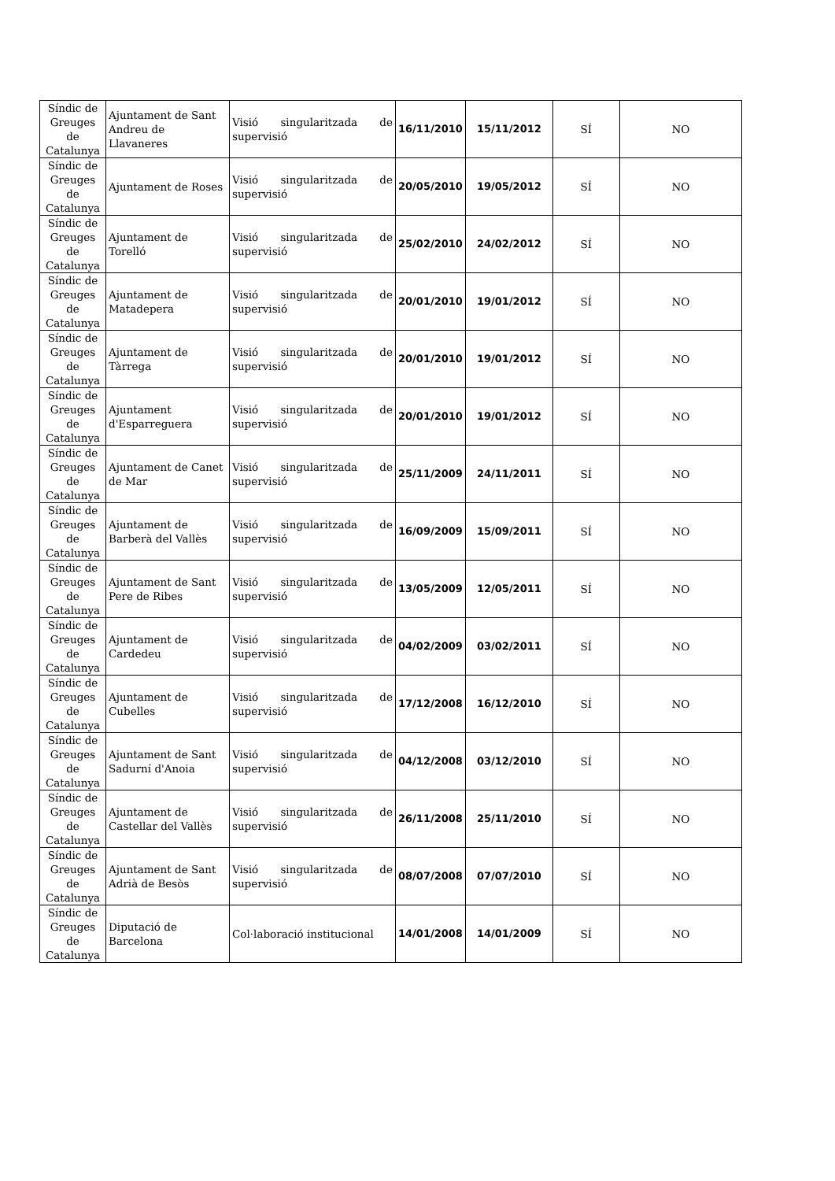| Síndic de Greuges de Catalunya | Ajuntament de Sant Andreu de Llavaneres | Visió singularitzada de supervisió | 16/11/2010 | 15/11/2012 | SÍ | NO |
| Síndic de Greuges de Catalunya | Ajuntament de Roses | Visió singularitzada de supervisió | 20/05/2010 | 19/05/2012 | SÍ | NO |
| Síndic de Greuges de Catalunya | Ajuntament de Torelló | Visió singularitzada de supervisió | 25/02/2010 | 24/02/2012 | SÍ | NO |
| Síndic de Greuges de Catalunya | Ajuntament de Matadepera | Visió singularitzada de supervisió | 20/01/2010 | 19/01/2012 | SÍ | NO |
| Síndic de Greuges de Catalunya | Ajuntament de Tàrrega | Visió singularitzada de supervisió | 20/01/2010 | 19/01/2012 | SÍ | NO |
| Síndic de Greuges de Catalunya | Ajuntament d'Esparreguera | Visió singularitzada de supervisió | 20/01/2010 | 19/01/2012 | SÍ | NO |
| Síndic de Greuges de Catalunya | Ajuntament de Canet de Mar | Visió singularitzada de supervisió | 25/11/2009 | 24/11/2011 | SÍ | NO |
| Síndic de Greuges de Catalunya | Ajuntament de Barberà del Vallès | Visió singularitzada de supervisió | 16/09/2009 | 15/09/2011 | SÍ | NO |
| Síndic de Greuges de Catalunya | Ajuntament de Sant Pere de Ribes | Visió singularitzada de supervisió | 13/05/2009 | 12/05/2011 | SÍ | NO |
| Síndic de Greuges de Catalunya | Ajuntament de Cardedeu | Visió singularitzada de supervisió | 04/02/2009 | 03/02/2011 | SÍ | NO |
| Síndic de Greuges de Catalunya | Ajuntament de Cubelles | Visió singularitzada de supervisió | 17/12/2008 | 16/12/2010 | SÍ | NO |
| Síndic de Greuges de Catalunya | Ajuntament de Sant Sadurní d'Anoia | Visió singularitzada de supervisió | 04/12/2008 | 03/12/2010 | SÍ | NO |
| Síndic de Greuges de Catalunya | Ajuntament de Castellar del Vallès | Visió singularitzada de supervisió | 26/11/2008 | 25/11/2010 | SÍ | NO |
| Síndic de Greuges de Catalunya | Ajuntament de Sant Adrià de Besòs | Visió singularitzada de supervisió | 08/07/2008 | 07/07/2010 | SÍ | NO |
| Síndic de Greuges de Catalunya | Diputació de Barcelona | Col·laboració institucional | 14/01/2008 | 14/01/2009 | SÍ | NO |